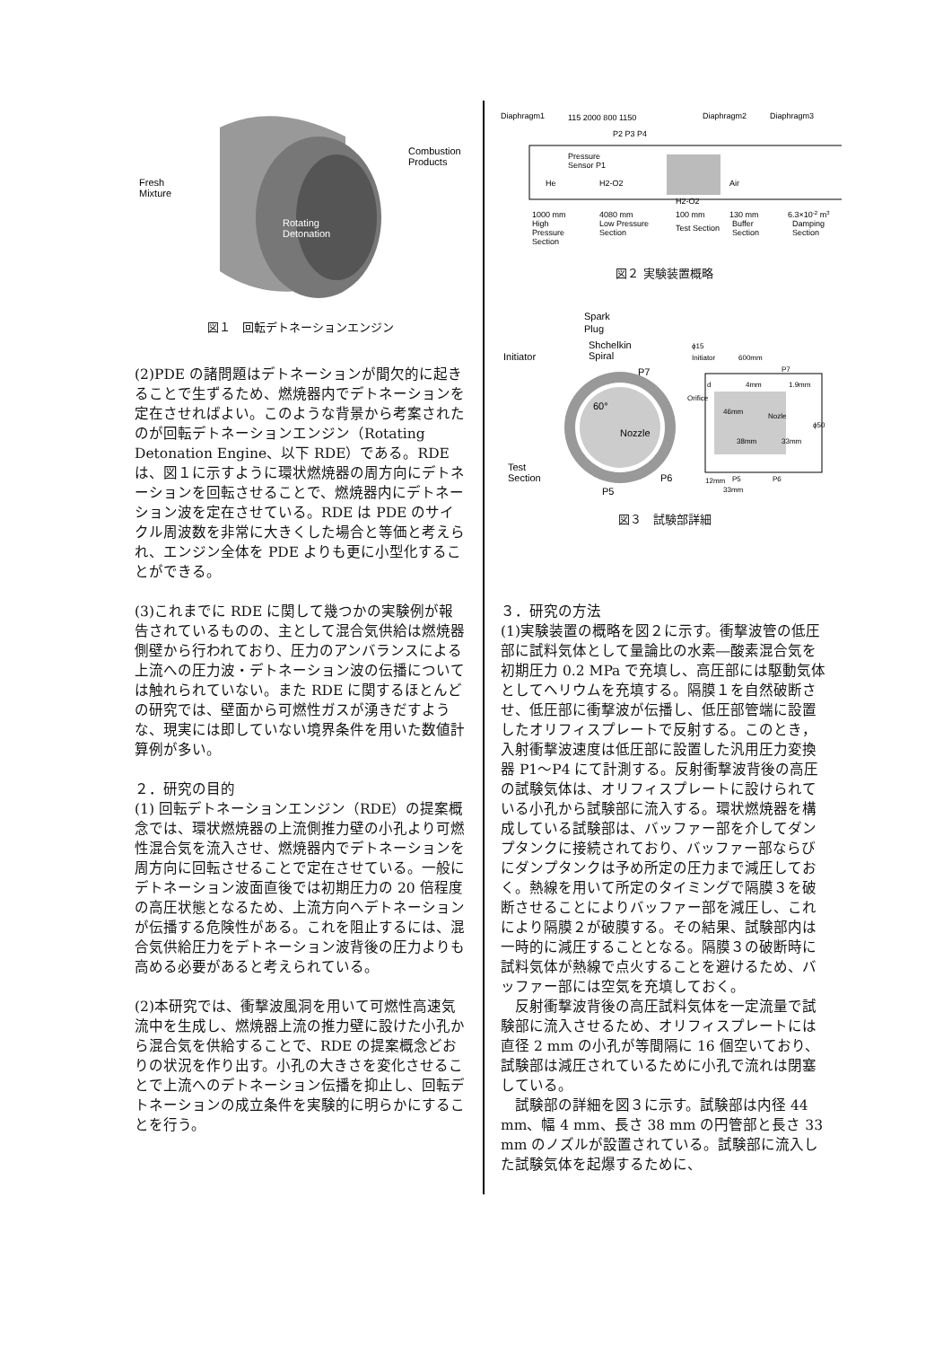Combustion
Products
Fresh
Mixture
Rotating
Detonation
図１　回転デトネーションエンジン
(2)PDE の諸問題はデトネーションが間欠的に起きることで生ずるため、燃焼器内でデトネーションを定在させればよい。このような背景から考案されたのが回転デトネーションエンジン（Rotating Detonation Engine、以下 RDE）である。RDE は、図１に示すように環状燃焼器の周方向にデトネーションを回転させることで、燃焼器内にデトネーション波を定在させている。RDE は PDE のサイクル周波数を非常に大きくした場合と等価と考えられ、エンジン全体を PDE よりも更に小型化することができる。
(3)これまでに RDE に関して幾つかの実験例が報告されているものの、主として混合気供給は燃焼器側壁から行われており、圧力のアンバランスによる上流への圧力波・デトネーション波の伝播については触れられていない。また RDE に関するほとんどの研究では、壁面から可燃性ガスが湧きだすような、現実には即していない境界条件を用いた数値計算例が多い。
２．研究の目的
(1) 回転デトネーションエンジン（RDE）の提案概念では、環状燃焼器の上流側推力壁の小孔より可燃性混合気を流入させ、燃焼器内でデトネーションを周方向に回転させることで定在させている。一般にデトネーション波面直後では初期圧力の 20 倍程度の高圧状態となるため、上流方向へデトネーションが伝播する危険性がある。これを阻止するには、混合気供給圧力をデトネーション波背後の圧力よりも高める必要があると考えられている。
(2)本研究では、衝撃波風洞を用いて可燃性高速気流中を生成し、燃焼器上流の推力壁に設けた小孔から混合気を供給することで、RDE の提案概念どおりの状況を作り出す。小孔の大きさを変化させることで上流へのデトネーション伝播を抑止し、回転デトネーションの成立条件を実験的に明らかにすることを行う。
Diaphragm1
115 2000 800 1150
Diaphragm2
Diaphragm3
P2 P3 P4
Pressure
Sensor P1
He
H2-O2
H2-O2
Air
1000 mm
4080 mm
100 mm
130 mm
6.3×10-2 m3
High
Low Pressure
Test Section
Buffer
Damping
Pressure
Section
Section
Section
Section
図２ 実験装置概略
Spark
Plug
Shchelkin
Spiral
Initiator
P7
60°
Nozzle
Test
Section
P6
P5
ϕ15
Initiator
600mm
P7
d
4mm
1.9mm
Orifice
46mm
Nozle
ϕ50
38mm
33mm
12mm
P5
P6
33mm
図３　試験部詳細
３．研究の方法
(1)実験装置の概略を図２に示す。衝撃波管の低圧部に試料気体として量論比の水素―酸素混合気を初期圧力 0.2 MPa で充填し、高圧部には駆動気体としてヘリウムを充填する。隔膜１を自然破断させ、低圧部に衝撃波が伝播し、低圧部管端に設置したオリフィスプレートで反射する。このとき，入射衝撃波速度は低圧部に設置した汎用圧力変換器 P1～P4 にて計測する。反射衝撃波背後の高圧の試験気体は、オリフィスプレートに設けられている小孔から試験部に流入する。環状燃焼器を構成している試験部は、バッファー部を介してダンプタンクに接続されており、バッファー部ならびにダンプタンクは予め所定の圧力まで減圧しておく。熱線を用いて所定のタイミングで隔膜３を破断させることによりバッファー部を減圧し、これにより隔膜２が破膜する。その結果、試験部内は一時的に減圧することとなる。隔膜３の破断時に試料気体が熱線で点火することを避けるため、バッファー部には空気を充填しておく。
　反射衝撃波背後の高圧試料気体を一定流量で試験部に流入させるため、オリフィスプレートには直径 2 mm の小孔が等間隔に 16 個空いており、試験部は減圧されているために小孔で流れは閉塞している。
　試験部の詳細を図３に示す。試験部は内径 44 mm、幅 4 mm、長さ 38 mm の円管部と長さ 33 mm のノズルが設置されている。試験部に流入した試験気体を起爆するために、